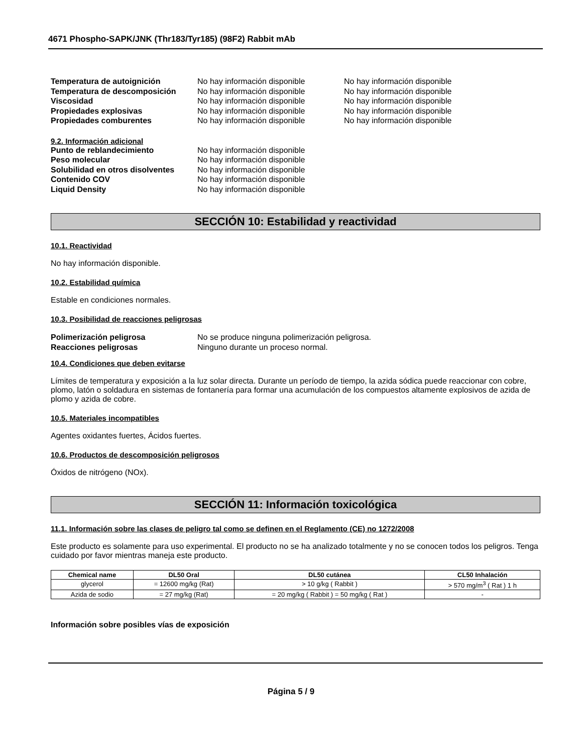4671 Phospho-SAPK/JNK (Thr183/Tyr185) (98F2) Rabbit mAb
Temperatura de autoignición No hay información disponible No hay información disponible
Temperatura de descomposición No hay información disponible No hay información disponible
Viscosidad No hay información disponible No hay información disponible
Propiedades explosivas No hay información disponible No hay información disponible
Propiedades comburentes No hay información disponible No hay información disponible
9.2. Información adicional
Punto de reblandecimiento No hay información disponible
Peso molecular No hay información disponible
Solubilidad en otros disolventes No hay información disponible
Contenido COV No hay información disponible
Liquid Density No hay información disponible
SECCIÓN 10: Estabilidad y reactividad
10.1. Reactividad
No hay información disponible.
10.2. Estabilidad química
Estable en condiciones normales.
10.3. Posibilidad de reacciones peligrosas
Polimerización peligrosa No se produce ninguna polimerización peligrosa.
Reacciones peligrosas Ninguno durante un proceso normal.
10.4. Condiciones que deben evitarse
Límites de temperatura y exposición a la luz solar directa. Durante un período de tiempo, la azida sódica puede reaccionar con cobre, plomo, latón o soldadura en sistemas de fontanería para formar una acumulación de los compuestos altamente explosivos de azida de plomo y azida de cobre.
10.5. Materiales incompatibles
Agentes oxidantes fuertes, Ácidos fuertes.
10.6. Productos de descomposición peligrosos
Óxidos de nitrógeno (NOx).
SECCIÓN 11: Información toxicológica
11.1. Información sobre las clases de peligro tal como se definen en el Reglamento (CE) no 1272/2008
Este producto es solamente para uso experimental. El producto no se ha analizado totalmente y no se conocen todos los peligros. Tenga cuidado por favor mientras maneja este producto.
| Chemical name | DL50 Oral | DL50 cutánea | CL50 Inhalación |
| --- | --- | --- | --- |
| glycerol | = 12600 mg/kg (Rat) | > 10 g/kg ( Rabbit ) | > 570 mg/m<sup>3</sup> ( Rat ) 1 h |
| Azida de sodio | = 27 mg/kg (Rat) | = 20 mg/kg ( Rabbit ) = 50 mg/kg ( Rat ) | - |
Información sobre posibles vías de exposición
Página 5 / 9